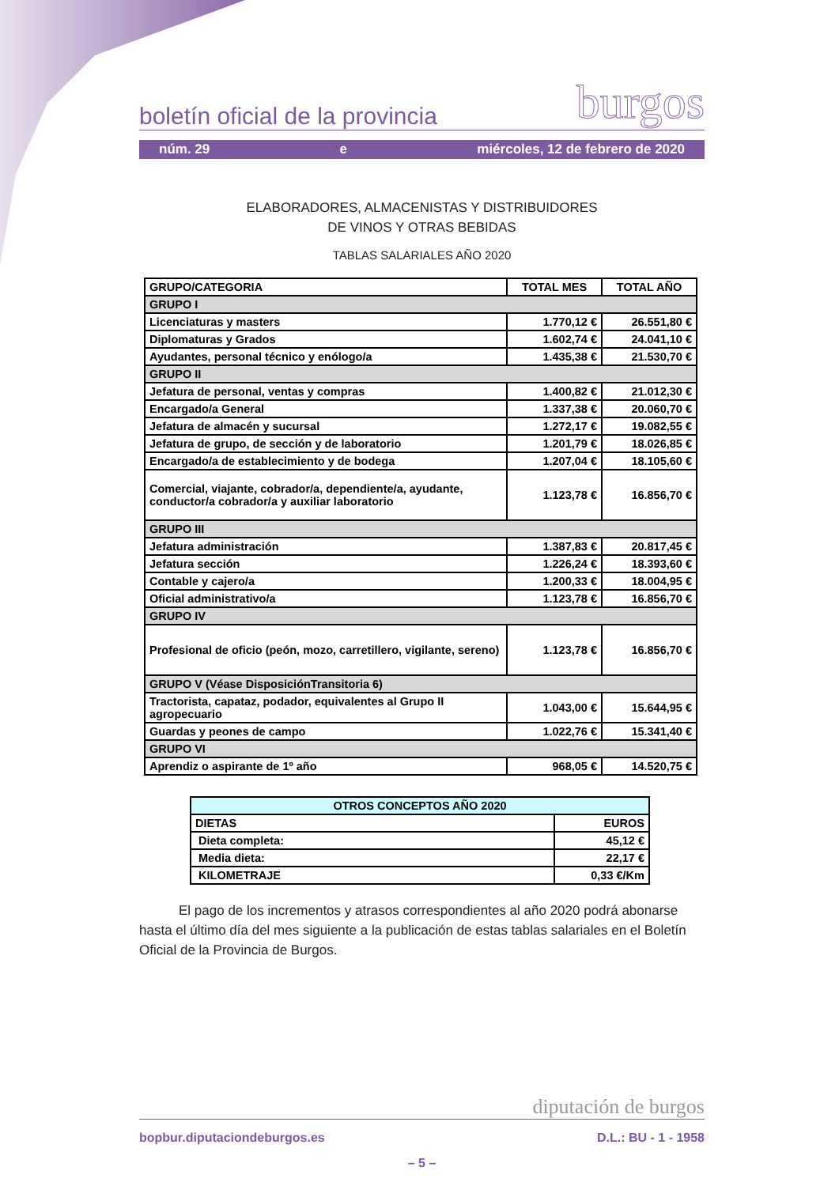boletín oficial de la provincia burgos
núm. 29 e miércoles, 12 de febrero de 2020
ELABORADORES, ALMACENISTAS Y DISTRIBUIDORES
DE VINOS Y OTRAS BEBIDAS
TABLAS SALARIALES AÑO 2020
| GRUPO/CATEGORIA | TOTAL MES | TOTAL AÑO |
| GRUPO I | | |
| Licenciaturas y masters | 1.770,12 € | 26.551,80 € |
| Diplomaturas y Grados | 1.602,74 € | 24.041,10 € |
| Ayudantes, personal técnico y enólogo/a | 1.435,38 € | 21.530,70 € |
| GRUPO II | | |
| Jefatura de personal, ventas y compras | 1.400,82 € | 21.012,30 € |
| Encargado/a General | 1.337,38 € | 20.060,70 € |
| Jefatura de almacén y sucursal | 1.272,17 € | 19.082,55 € |
| Jefatura de grupo, de sección y de laboratorio | 1.201,79 € | 18.026,85 € |
| Encargado/a de establecimiento y de bodega | 1.207,04 € | 18.105,60 € |
| Comercial, viajante, cobrador/a, dependiente/a, ayudante, conductor/a cobrador/a y auxiliar laboratorio | 1.123,78 € | 16.856,70 € |
| GRUPO III | | |
| Jefatura administración | 1.387,83 € | 20.817,45 € |
| Jefatura sección | 1.226,24 € | 18.393,60 € |
| Contable y cajero/a | 1.200,33 € | 18.004,95 € |
| Oficial administrativo/a | 1.123,78 € | 16.856,70 € |
| GRUPO IV | | |
| Profesional de oficio (peón, mozo, carretillero, vigilante, sereno) | 1.123,78 € | 16.856,70 € |
| GRUPO V (Véase DisposiciónTransitoria 6) | | |
| Tractorista, capataz, podador, equivalentes al Grupo II agropecuario | 1.043,00 € | 15.644,95 € |
| Guardas y peones de campo | 1.022,76 € | 15.341,40 € |
| GRUPO VI | | |
| Aprendiz o aspirante de 1º año | 968,05 € | 14.520,75 € |
| OTROS CONCEPTOS AÑO 2020 | |
| DIETAS | EUROS |
| Dieta completa: | 45,12 € |
| Media dieta: | 22,17 € |
| KILOMETRAJE | 0,33 €/Km |
El pago de los incrementos y atrasos correspondientes al año 2020 podrá abonarse hasta el último día del mes siguiente a la publicación de estas tablas salariales en el Boletín Oficial de la Provincia de Burgos.
diputación de burgos
bopbur.diputaciondeburgos.es D.L.: BU - 1 - 1958
– 5 –